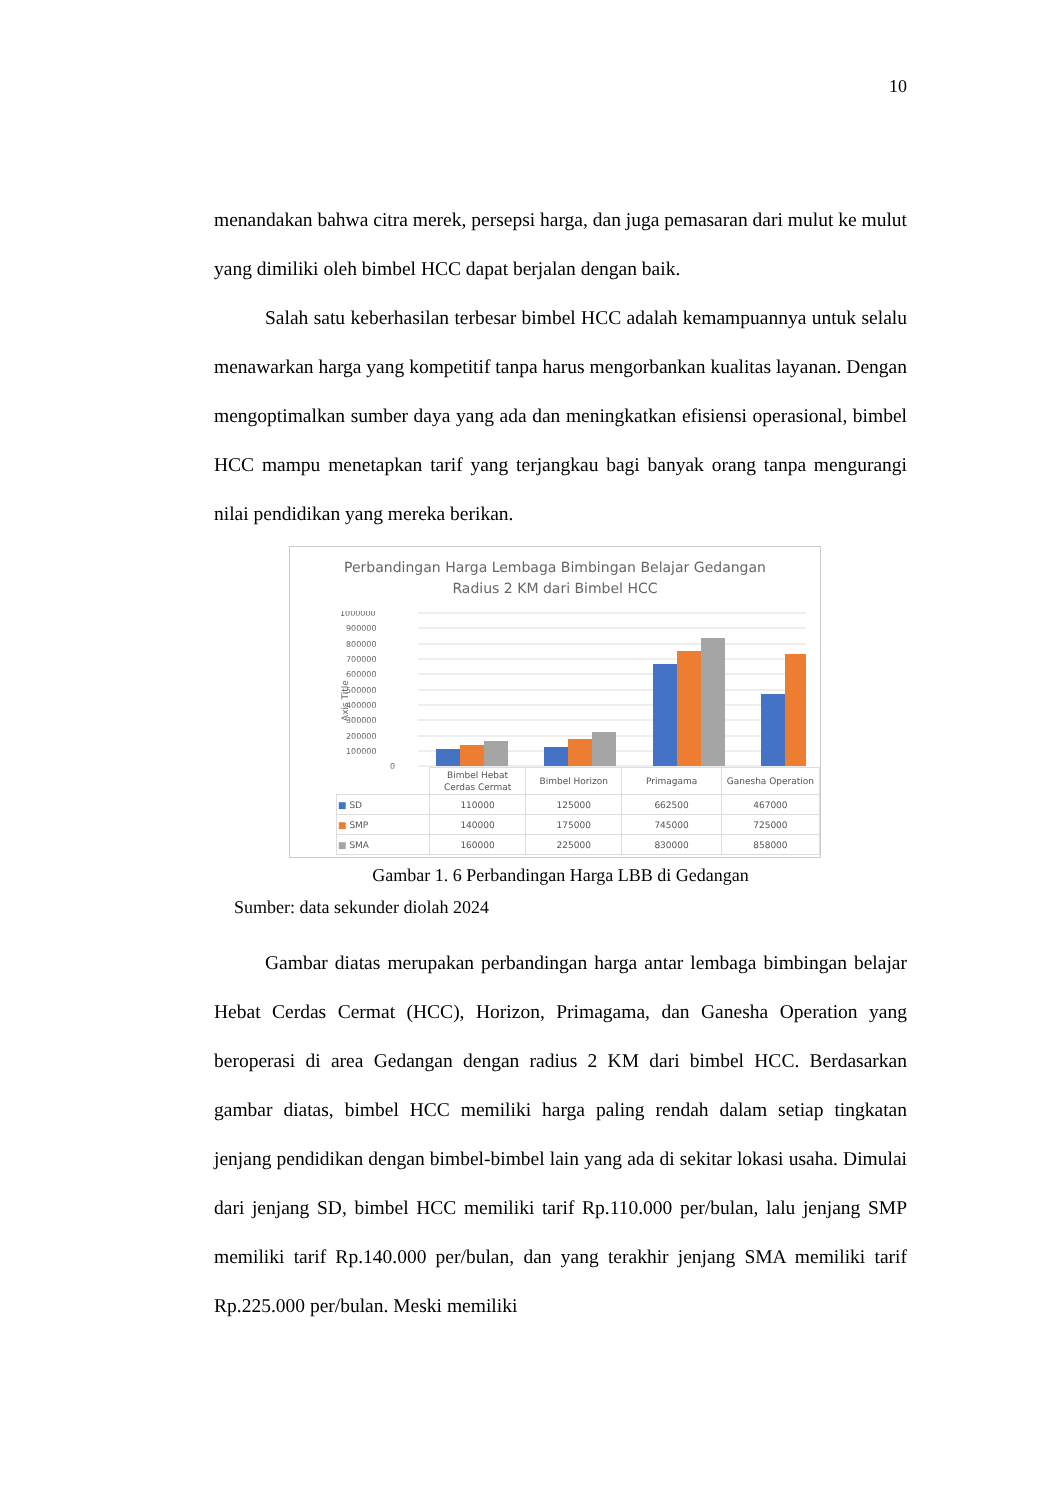10
menandakan bahwa citra merek, persepsi harga, dan juga pemasaran dari mulut ke mulut yang dimiliki oleh bimbel HCC dapat berjalan dengan baik.
Salah satu keberhasilan terbesar bimbel HCC adalah kemampuannya untuk selalu menawarkan harga yang kompetitif tanpa harus mengorbankan kualitas layanan. Dengan mengoptimalkan sumber daya yang ada dan meningkatkan efisiensi operasional, bimbel HCC mampu menetapkan tarif yang terjangkau bagi banyak orang tanpa mengurangi nilai pendidikan yang mereka berikan.
Perbandingan Harga Lembaga Bimbingan Belajar Gedangan
Radius 2 KM dari Bimbel HCC
Axis Title
1000000
900000
800000
700000
600000
500000
400000
300000
200000
100000
0
| | Bimbel Hebat Cerdas Cermat | Bimbel Horizon | Primagama | Ganesha Operation |
| --- | --- | --- | --- | --- |
| ■ SD | 110000 | 125000 | 662500 | 467000 |
| ■ SMP | 140000 | 175000 | 745000 | 725000 |
| ■ SMA | 160000 | 225000 | 830000 | 858000 |
Gambar 1. 6 Perbandingan Harga LBB di Gedangan
Sumber: data sekunder diolah 2024
Gambar diatas merupakan perbandingan harga antar lembaga bimbingan belajar Hebat Cerdas Cermat (HCC), Horizon, Primagama, dan Ganesha Operation yang beroperasi di area Gedangan dengan radius 2 KM dari bimbel HCC. Berdasarkan gambar diatas, bimbel HCC memiliki harga paling rendah dalam setiap tingkatan jenjang pendidikan dengan bimbel-bimbel lain yang ada di sekitar lokasi usaha. Dimulai dari jenjang SD, bimbel HCC memiliki tarif Rp.110.000 per/bulan, lalu jenjang SMP memiliki tarif Rp.140.000 per/bulan, dan yang terakhir jenjang SMA memiliki tarif Rp.225.000 per/bulan. Meski memiliki